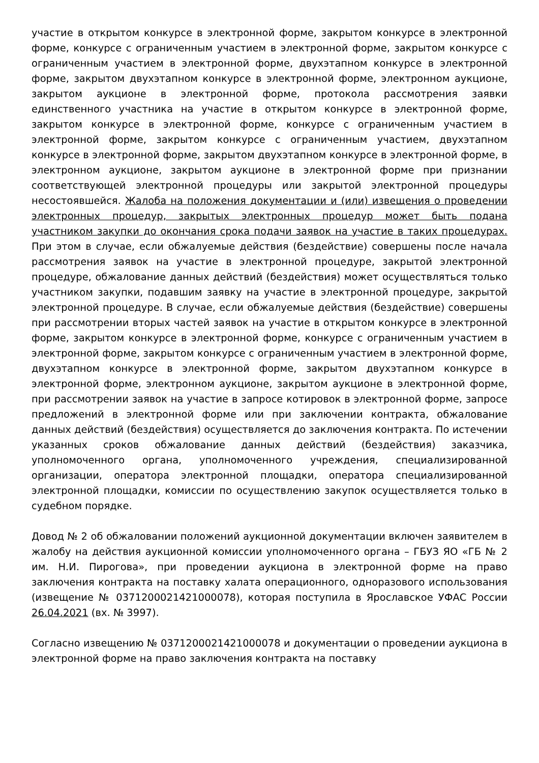участие в открытом конкурсе в электронной форме, закрытом конкурсе в электронной форме, конкурсе с ограниченным участием в электронной форме, закрытом конкурсе с ограниченным участием в электронной форме, двухэтапном конкурсе в электронной форме, закрытом двухэтапном конкурсе в электронной форме, электронном аукционе, закрытом аукционе в электронной форме, протокола рассмотрения заявки единственного участника на участие в открытом конкурсе в электронной форме, закрытом конкурсе в электронной форме, конкурсе с ограниченным участием в электронной форме, закрытом конкурсе с ограниченным участием, двухэтапном конкурсе в электронной форме, закрытом двухэтапном конкурсе в электронной форме, в электронном аукционе, закрытом аукционе в электронной форме при признании соответствующей электронной процедуры или закрытой электронной процедуры несостоявшейся. Жалоба на положения документации и (или) извещения о проведении электронных процедур, закрытых электронных процедур может быть подана участником закупки до окончания срока подачи заявок на участие в таких процедурах. При этом в случае, если обжалуемые действия (бездействие) совершены после начала рассмотрения заявок на участие в электронной процедуре, закрытой электронной процедуре, обжалование данных действий (бездействия) может осуществляться только участником закупки, подавшим заявку на участие в электронной процедуре, закрытой электронной процедуре. В случае, если обжалуемые действия (бездействие) совершены при рассмотрении вторых частей заявок на участие в открытом конкурсе в электронной форме, закрытом конкурсе в электронной форме, конкурсе с ограниченным участием в электронной форме, закрытом конкурсе с ограниченным участием в электронной форме, двухэтапном конкурсе в электронной форме, закрытом двухэтапном конкурсе в электронной форме, электронном аукционе, закрытом аукционе в электронной форме, при рассмотрении заявок на участие в запросе котировок в электронной форме, запросе предложений в электронной форме или при заключении контракта, обжалование данных действий (бездействия) осуществляется до заключения контракта. По истечении указанных сроков обжалование данных действий (бездействия) заказчика, уполномоченного органа, уполномоченного учреждения, специализированной организации, оператора электронной площадки, оператора специализированной электронной площадки, комиссии по осуществлению закупок осуществляется только в судебном порядке.
Довод № 2 об обжаловании положений аукционной документации включен заявителем в жалобу на действия аукционной комиссии уполномоченного органа – ГБУЗ ЯО «ГБ № 2 им. Н.И. Пирогова», при проведении аукциона в электронной форме на право заключения контракта на поставку халата операционного, одноразового использования (извещение № 0371200021421000078), которая поступила в Ярославское УФАС России 26.04.2021 (вх. № 3997).
Согласно извещению № 0371200021421000078 и документации о проведении аукциона в электронной форме на право заключения контракта на поставку